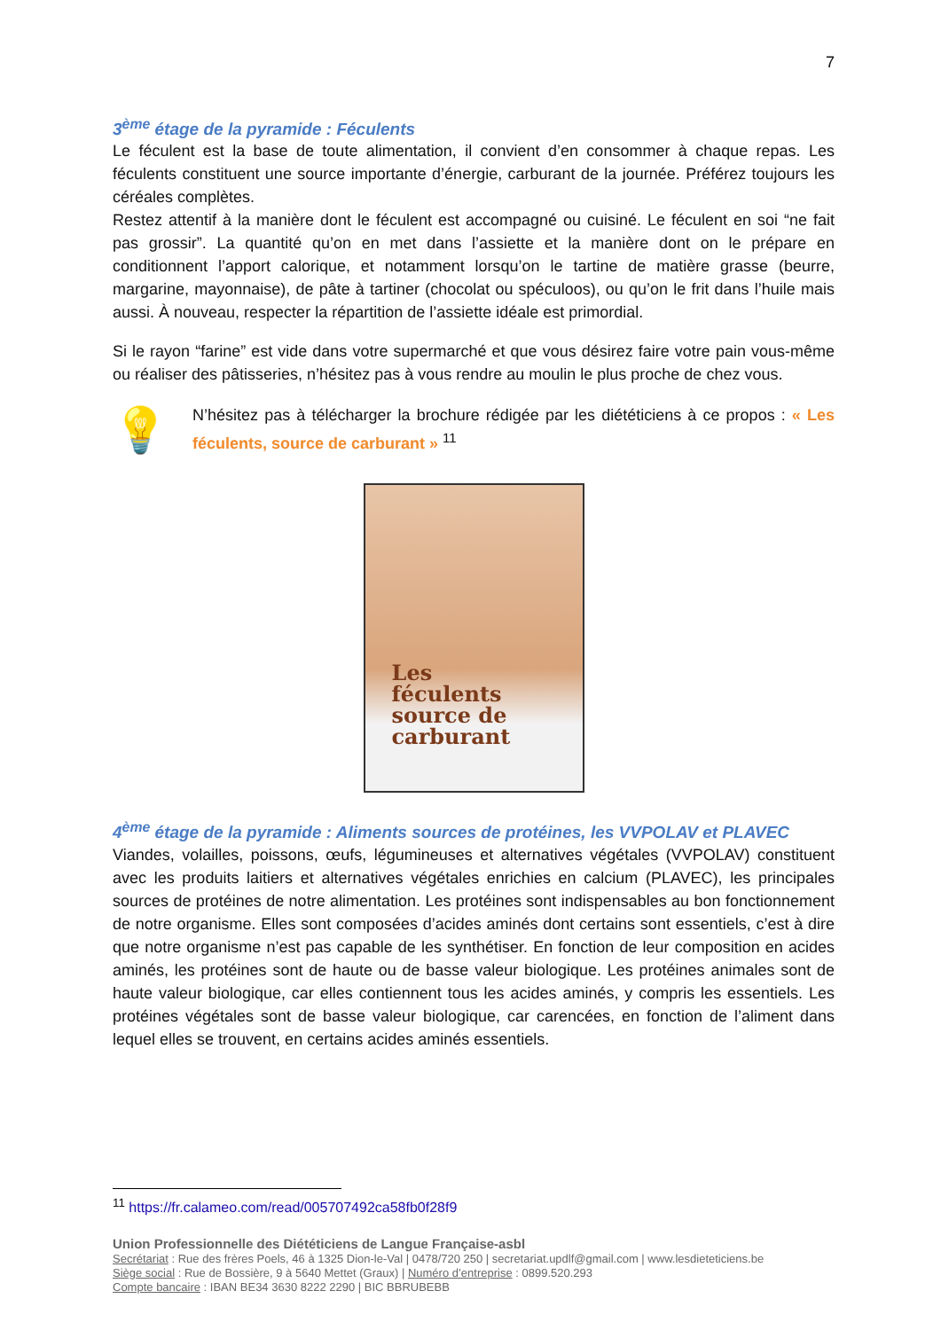7
3<sup>ème</sup> étage de la pyramide : Féculents
Le féculent est la base de toute alimentation, il convient d’en consommer à chaque repas. Les féculents constituent une source importante d’énergie, carburant de la journée. Préférez toujours les céréales complètes.
Restez attentif à la manière dont le féculent est accompagné ou cuisiné. Le féculent en soi “ne fait pas grossir”. La quantité qu’on en met dans l’assiette et la manière dont on le prépare en conditionnent l’apport calorique, et notamment lorsqu’on le tartine de matière grasse (beurre, margarine, mayonnaise), de pâte à tartiner (chocolat ou spéculoos), ou qu’on le frit dans l’huile mais aussi. À nouveau, respecter la répartition de l’assiette idéale est primordial.
Si le rayon “farine” est vide dans votre supermarché et que vous désirez faire votre pain vous-même ou réaliser des pâtisseries, n’hésitez pas à vous rendre au moulin le plus proche de chez vous.
💡
N’hésitez pas à télécharger la brochure rédigée par les diététiciens à ce propos : « Les féculents, source de carburant » <sup>11</sup>
Les
féculents
source de
carburant
4<sup>ème</sup> étage de la pyramide : Aliments sources de protéines, les VVPOLAV et PLAVEC
Viandes, volailles, poissons, œufs, légumineuses et alternatives végétales (VVPOLAV) constituent avec les produits laitiers et alternatives végétales enrichies en calcium (PLAVEC), les principales sources de protéines de notre alimentation. Les protéines sont indispensables au bon fonctionnement de notre organisme. Elles sont composées d’acides aminés dont certains sont essentiels, c’est à dire que notre organisme n’est pas capable de les synthétiser. En fonction de leur composition en acides aminés, les protéines sont de haute ou de basse valeur biologique. Les protéines animales sont de haute valeur biologique, car elles contiennent tous les acides aminés, y compris les essentiels. Les protéines végétales sont de basse valeur biologique, car carencées, en fonction de l’aliment dans lequel elles se trouvent, en certains acides aminés essentiels.
<sup>11</sup> https://fr.calameo.com/read/005707492ca58fb0f28f9
Union Professionnelle des Diététiciens de Langue Française-asbl
Secrétariat : Rue des frères Poels, 46 à 1325 Dion-le-Val | 0478/720 250 | secretariat.updlf@gmail.com | www.lesdieteticiens.be
Siège social : Rue de Bossière, 9 à 5640 Mettet (Graux) | Numéro d’entreprise : 0899.520.293
Compte bancaire : IBAN BE34 3630 8222 2290 | BIC BBRUBEBB